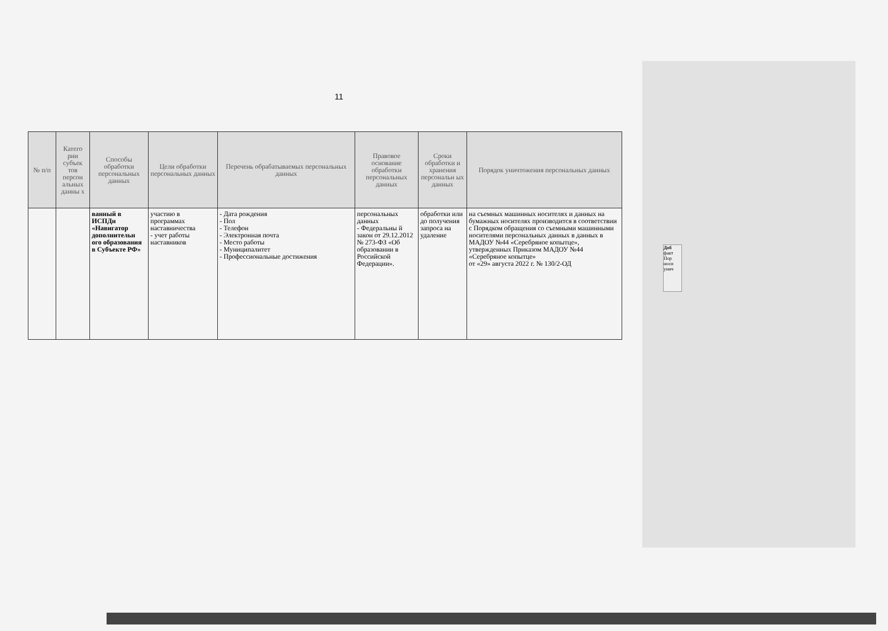Доб
факт
Пор
носи
унич
11
| № п/п | Катего рии субъек тов персон альных данны х | Способы обработки персональных данных | Цели обработки персональных данных | Перечень обрабатываемых персональных данных | Правовое основание обработки персональных данных | Сроки обработки и хранения персональн ых данных | Порядок уничтожения персональных данных |
| --- | --- | --- | --- | --- | --- | --- | --- |
| | | ванный в ИСПДн «Навигатор дополнительн ого образования в Субъекте РФ» | участию в программах наставничества - учет работы наставников | - Дата рождения - Пол - Телефон - Электронная почта - Место работы - Муниципалитет - Профессиональные достижения | персональных данных - Федеральны й закон от 29.12.2012 № 273-ФЗ «Об образовании в Российской Федерации». | обработки или до получения запроса на удаление | на съемных машинных носителях и данных на бумажных носителях производится в соответствии с Порядком обращения со съемными машинными носителями персональных данных в данных в МАДОУ №44 «Серебряное копытце», утвержденных Приказом МАДОУ №44 «Серебряное копытце» от «29» августа 2022 г. № 130/2-ОД |